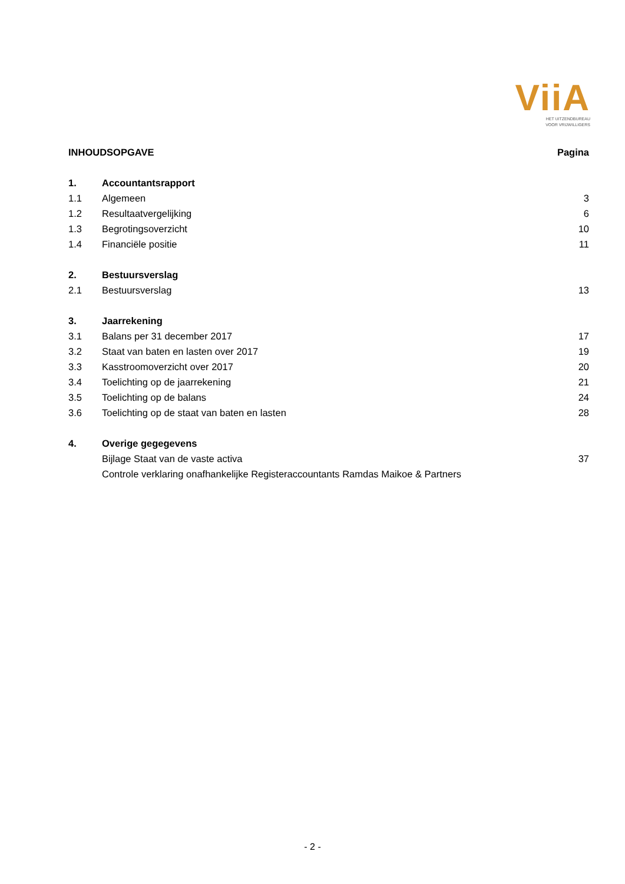ViiA
HET UITZENDBUREAU
VOOR VRIJWILLIGERS
| INHOUDSOPGAVE | | Pagina |
| 1. | Accountantsrapport | |
| 1.1 | Algemeen | 3 |
| 1.2 | Resultaatvergelijking | 6 |
| 1.3 | Begrotingsoverzicht | 10 |
| 1.4 | Financiële positie | 11 |
| 2. | Bestuursverslag | |
| 2.1 | Bestuursverslag | 13 |
| 3. | Jaarrekening | |
| 3.1 | Balans per 31 december 2017 | 17 |
| 3.2 | Staat van baten en lasten over 2017 | 19 |
| 3.3 | Kasstroomoverzicht over 2017 | 20 |
| 3.4 | Toelichting op de jaarrekening | 21 |
| 3.5 | Toelichting op de balans | 24 |
| 3.6 | Toelichting op de staat van baten en lasten | 28 |
| 4. | Overige gegegevens | |
| | Bijlage Staat van de vaste activa | 37 |
| | Controle verklaring onafhankelijke Registeraccountants Ramdas Maikoe & Partners | |
- 2 -